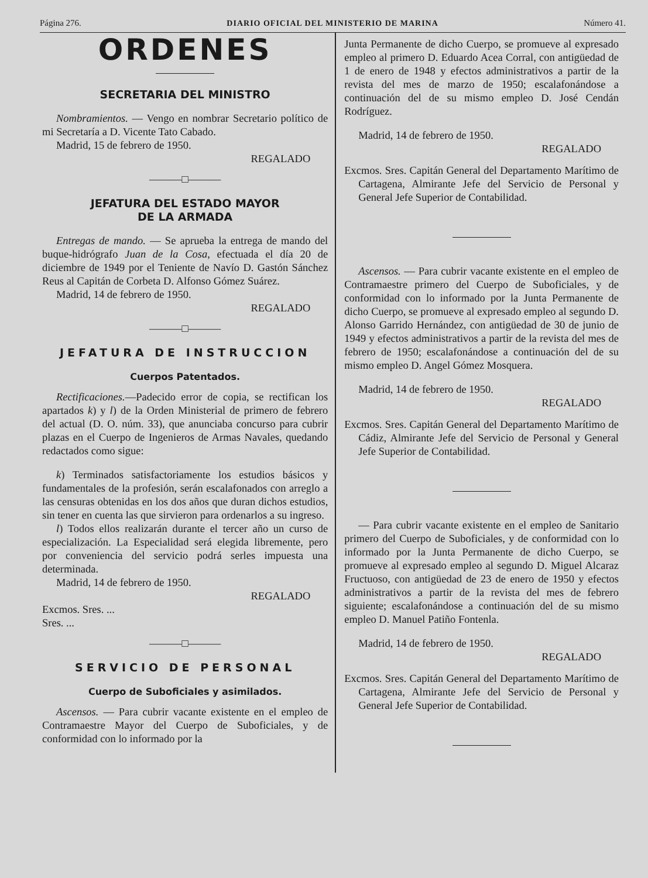Página 276. DIARIO OFICIAL DEL MINISTERIO DE MARINA Número 41.
ORDENES
SECRETARIA DEL MINISTRO
Nombramientos. — Vengo en nombrar Secretario político de mi Secretaría a D. Vicente Tato Cabado.
Madrid, 15 de febrero de 1950.
REGALADO
———□———
JEFATURA DEL ESTADO MAYOR
DE LA ARMADA
Entregas de mando. — Se aprueba la entrega de mando del buque-hidrógrafo Juan de la Cosa, efectuada el día 20 de diciembre de 1949 por el Teniente de Navío D. Gastón Sánchez Reus al Capitán de Corbeta D. Alfonso Gómez Suárez.
Madrid, 14 de febrero de 1950.
REGALADO
———□———
JEFATURA DE INSTRUCCION
Cuerpos Patentados.
Rectificaciones.—Padecido error de copia, se rectifican los apartados k) y l) de la Orden Ministerial de primero de febrero del actual (D. O. núm. 33), que anunciaba concurso para cubrir plazas en el Cuerpo de Ingenieros de Armas Navales, quedando redactados como sigue:
k) Terminados satisfactoriamente los estudios básicos y fundamentales de la profesión, serán escalafonados con arreglo a las censuras obtenidas en los dos años que duran dichos estudios, sin tener en cuenta las que sirvieron para ordenarlos a su ingreso.
l) Todos ellos realizarán durante el tercer año un curso de especialización. La Especialidad será elegida libremente, pero por conveniencia del servicio podrá serles impuesta una determinada.
Madrid, 14 de febrero de 1950.
REGALADO
Excmos. Sres. ...
Sres. ...
———□———
SERVICIO DE PERSONAL
Cuerpo de Suboficiales y asimilados.
Ascensos. — Para cubrir vacante existente en el empleo de Contramaestre Mayor del Cuerpo de Suboficiales, y de conformidad con lo informado por la
Junta Permanente de dicho Cuerpo, se promueve al expresado empleo al primero D. Eduardo Acea Corral, con antigüedad de 1 de enero de 1948 y efectos administrativos a partir de la revista del mes de marzo de 1950; escalafonándose a continuación del de su mismo empleo D. José Cendán Rodríguez.
Madrid, 14 de febrero de 1950.
REGALADO
Excmos. Sres. Capitán General del Departamento Marítimo de Cartagena, Almirante Jefe del Servicio de Personal y General Jefe Superior de Contabilidad.
Ascensos. — Para cubrir vacante existente en el empleo de Contramaestre primero del Cuerpo de Suboficiales, y de conformidad con lo informado por la Junta Permanente de dicho Cuerpo, se promueve al expresado empleo al segundo D. Alonso Garrido Hernández, con antigüedad de 30 de junio de 1949 y efectos administrativos a partir de la revista del mes de febrero de 1950; escalafonándose a continuación del de su mismo empleo D. Angel Gómez Mosquera.
Madrid, 14 de febrero de 1950.
REGALADO
Excmos. Sres. Capitán General del Departamento Marítimo de Cádiz, Almirante Jefe del Servicio de Personal y General Jefe Superior de Contabilidad.
— Para cubrir vacante existente en el empleo de Sanitario primero del Cuerpo de Suboficiales, y de conformidad con lo informado por la Junta Permanente de dicho Cuerpo, se promueve al expresado empleo al segundo D. Miguel Alcaraz Fructuoso, con antigüedad de 23 de enero de 1950 y efectos administrativos a partir de la revista del mes de febrero siguiente; escalafonándose a continuación del de su mismo empleo D. Manuel Patiño Fontenla.
Madrid, 14 de febrero de 1950.
REGALADO
Excmos. Sres. Capitán General del Departamento Marítimo de Cartagena, Almirante Jefe del Servicio de Personal y General Jefe Superior de Contabilidad.